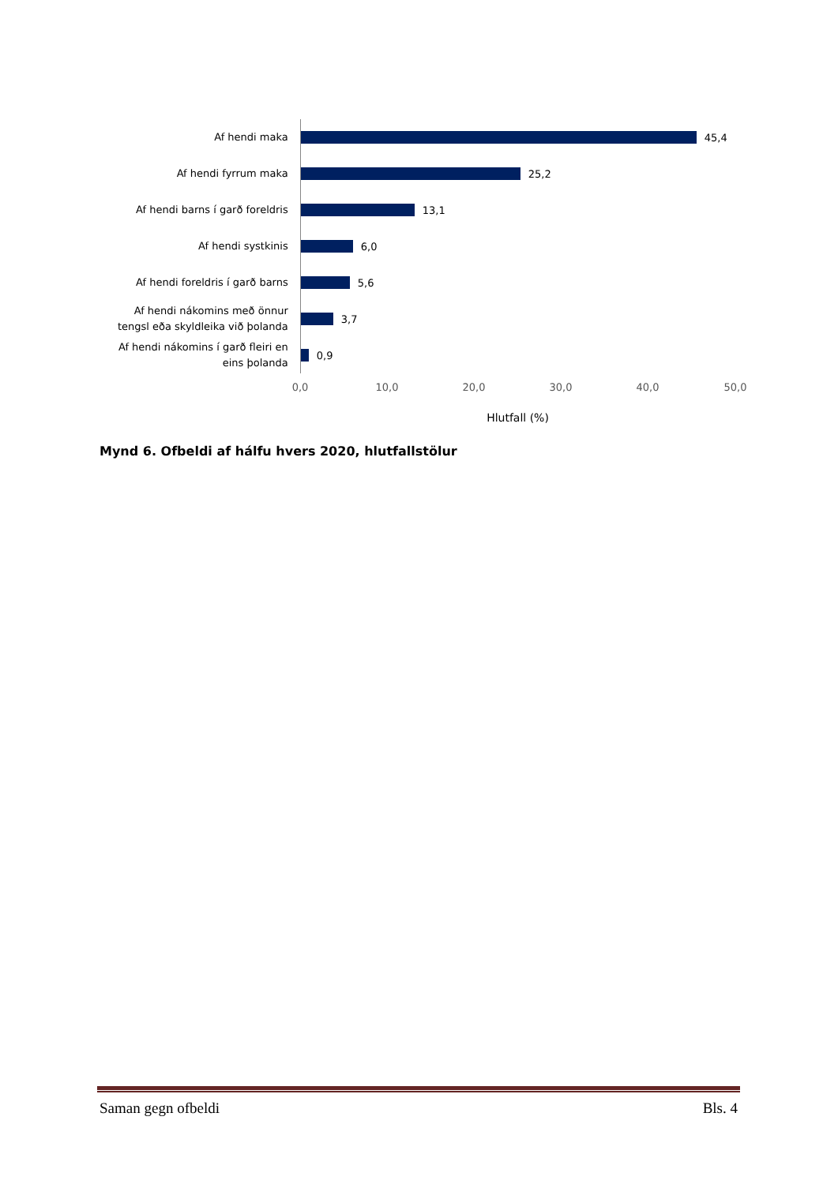Af hendi maka
45,4
Af hendi fyrrum maka
25,2
Af hendi barns í garð foreldris
13,1
Af hendi systkinis
6,0
Af hendi foreldris í garð barns
5,6
Af hendi nákomins með önnur tengsl eða skyldleika við þolanda
3,7
Af hendi nákomins í garð fleiri en eins þolanda
0,9
0,0 10,0 20,0 30,0 40,0 50,0
Hlutfall (%)
Mynd 6. Ofbeldi af hálfu hvers 2020, hlutfallstölur
Saman gegn ofbeldi Bls. 4